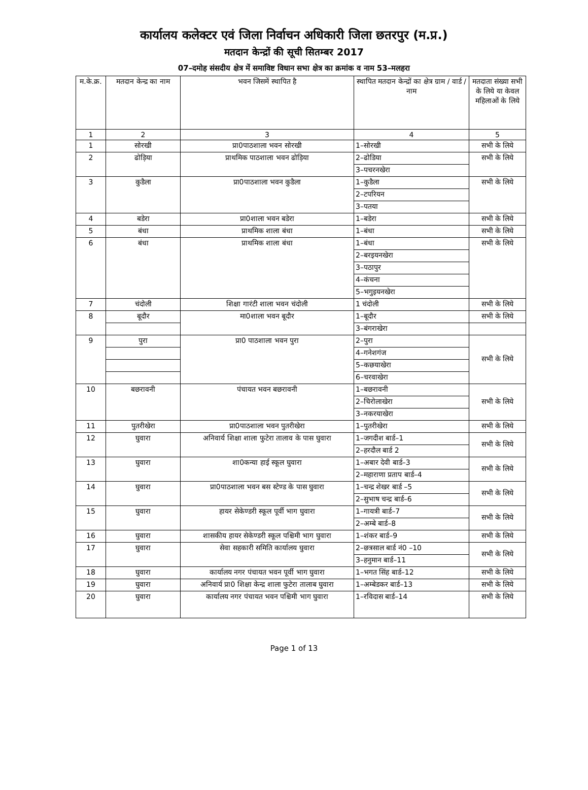कार्यालय कलेक्टर एवं जिला निर्वाचन अधिकारी जिला छतरपुर (म.प्र.)
मतदान केन्द्रों की सूची सितम्बर 2017
07–दमोह संसदीय क्षेत्र में समाविष्ट विधान सभा क्षेत्र का क्रमांक व नाम 53–मलहरा
| म.के.क्र. | मतदान केन्द्र का नाम | भवन जिसमें स्थापित है | स्थापित मतदान केन्द्रों का क्षेत्र ग्राम / वार्ड / नाम | मतदाता संख्या सभी के लिये या केवल महिलाओं के लिये |
| --- | --- | --- | --- | --- |
| 1 | 2 | 3 | 4 | 5 |
| 1 | सोरखी | प्रा0पाठशाला भवन सोरखी | 1–सोरखी | सभी के लिये |
| 2 | ढोड़िया | प्राथमिक पाठशाला भवन ढोड़िया | 2–ढोडिया | सभी के लिये |
| | | | 3–पचरनखेरा | |
| 3 | कुडैला | प्रा0पाठशाला भवन कुडैला | 1–कुडैला | सभी के लिये |
| | | | 2–टपरियन | |
| | | | 3–पतया | |
| 4 | बडेरा | प्रा0शाला भवन बडेरा | 1–बडेरा | सभी के लिये |
| 5 | बंधा | प्राथमिक शाला बंधा | 1–बंधा | सभी के लिये |
| 6 | बंधा | प्राथमिक शाला बंधा | 1–बंधा | सभी के लिये |
| | | | 2–बरइयनखेरा | |
| | | | 3–पठापुर | |
| | | | 4–कंचना | |
| | | | 5–भगुइयनखेरा | |
| 7 | चंदोली | शिक्षा गारंटी शाला भवन चंदोली | 1 चंदोली | सभी के लिये |
| 8 | बूदौर | मा0शाला भवन बूदौर | 1–बूदौर | सभी के लिये |
| | | | 3–बंगराखेरा | |
| 9 | पुरा | प्रा0 पाठशाला भवन पुरा | 2–पुरा | सभी के लिये |
| | | | 4–गनेशगंज | |
| | | | 5–कछयाखेरा | |
| | | | 6–चरवाखेरा | |
| 10 | बछरावनी | पंचायत भवन बछरावनी | 1–बछरावनी | सभी के लिये |
| | | | 2–चिरोलाखेरा | |
| | | | 3–नकरयाखेरा | |
| 11 | पुतरीखेरा | प्रा0पाठशाला भवन पुतरीखेरा | 1–पुतरीखेरा | सभी के लिये |
| 12 | घुवारा | अनिवार्य शिक्षा शाला फुटेरा तालाव के पास घुवारा | 1–जगदीश बार्ड–1 | सभी के लिये |
| | | | 2–हरदौल बार्ड 2 | |
| 13 | घुवारा | शा0कन्या हाई स्कूल घुवारा | 1–अबार देवी बार्ड–3 | सभी के लिये |
| | | | 2–महाराणा प्रताप बार्ड–4 | |
| 14 | घुवारा | प्रा0पाठशाला भवन बस स्टेण्ड के पास घुवारा | 1–चन्द्र शेखर बार्ड –5 | सभी के लिये |
| | | | 2–सुभाष चन्द्र बार्ड–6 | |
| 15 | घुवारा | हायर सेकेण्डरी स्कूल पूर्वी भाग घुवारा | 1–गायत्री बार्ड–7 | सभी के लिये |
| | | | 2–अम्बे बार्ड–8 | |
| 16 | घुवारा | शासकीय हायर सेकेण्डरी स्कूल पश्चिमी भाग घुवारा | 1–शंकर बार्ड–9 | सभी के लिये |
| 17 | घुवारा | सेवा सहकारी समिति कार्यालय घुवारा | 2–छत्रसाल बार्ड नं0 –10 | सभी के लिये |
| | | | 3–हनुमान बार्ड–11 | |
| 18 | घुवारा | कार्यालय नगर पंचायत भवन पूर्वी भाग घुवारा | 1–भगत सिंह बार्ड–12 | सभी के लिये |
| 19 | घुवारा | अनिवार्य प्रा0 शिक्षा केन्द्र शाला फुटेरा तालाब घुवारा | 1–अम्बेडकर बार्ड–13 | सभी के लिये |
| 20 | घुवारा | कार्यालय नगर पंचायत भवन पश्चिमी भाग घुवारा | 1–रविदास बार्ड–14 | सभी के लिये |
Page 1 of 13